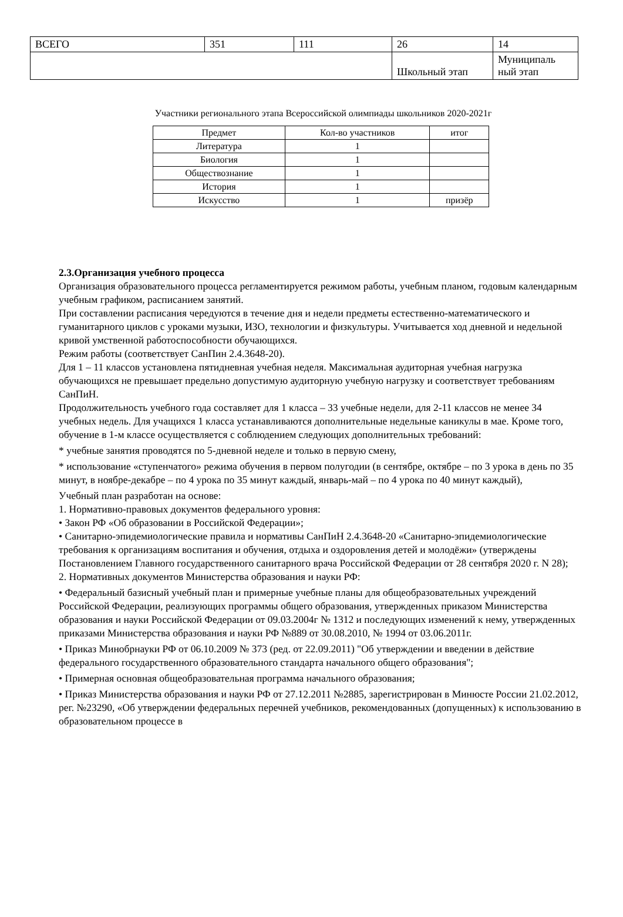| ВСЕГО | 351 | 111 | 26 | 14 |
| | | | Школьный этап | Муниципаль ный этап |
Участники регионального этапа Всероссийской олимпиады школьников 2020-2021г
| Предмет | Кол-во участников | итог |
| --- | --- | --- |
| Литература | 1 | |
| Биология | 1 | |
| Обществознание | 1 | |
| История | 1 | |
| Искусство | 1 | призёр |
2.3.Организация учебного процесса
Организация образовательного процесса регламентируется режимом работы, учебным планом, годовым календарным учебным графиком, расписанием занятий.
При составлении расписания чередуются в течение дня и недели предметы естественно-математического и гуманитарного циклов с уроками музыки, ИЗО, технологии и физкультуры. Учитывается ход дневной и недельной кривой умственной работоспособности обучающихся.
Режим работы (соответствует СанПин 2.4.3648-20).
Для 1 – 11 классов установлена пятидневная учебная неделя. Максимальная аудиторная учебная нагрузка обучающихся не превышает предельно допустимую аудиторную учебную нагрузку и соответствует требованиям СанПиН.
Продолжительность учебного года составляет для 1 класса – 33 учебные недели, для 2-11 классов не менее 34 учебных недель. Для учащихся 1 класса устанавливаются дополнительные недельные каникулы в мае. Кроме того, обучение в 1-м классе осуществляется с соблюдением следующих дополнительных требований:
* учебные занятия проводятся по 5-дневной неделе и только в первую смену,
* использование «ступенчатого» режима обучения в первом полугодии (в сентябре, октябре – по 3 урока в день по 35 минут, в ноябре-декабре – по 4 урока по 35 минут каждый, январь-май – по 4 урока по 40 минут каждый),
Учебный план разработан на основе:
1. Нормативно-правовых документов федерального уровня:
• Закон РФ «Об образовании в Российской Федерации»;
• Санитарно-эпидемиологические правила и нормативы СанПиН 2.4.3648-20 «Санитарно-эпидемиологические требования к организациям воспитания и обучения, отдыха и оздоровления детей и молодёжи» (утверждены Постановлением Главного государственного санитарного врача Российской Федерации от 28 сентября 2020 г. N 28);
2. Нормативных документов Министерства образования и науки РФ:
• Федеральный базисный учебный план и примерные учебные планы для общеобразовательных учреждений Российской Федерации, реализующих программы общего образования, утвержденных приказом Министерства образования и науки Российской Федерации от 09.03.2004г № 1312 и последующих изменений к нему, утвержденных приказами Министерства образования и науки РФ №889 от 30.08.2010, № 1994 от 03.06.2011г.
• Приказ Минобрнауки РФ от 06.10.2009 № 373 (ред. от 22.09.2011) "Об утверждении и введении в действие федерального государственного образовательного стандарта начального общего образования";
• Примерная основная общеобразовательная программа начального образования;
• Приказ Министерства образования и науки РФ от 27.12.2011 №2885, зарегистрирован в Минюсте России 21.02.2012, рег. №23290, «Об утверждении федеральных перечней учебников, рекомендованных (допущенных) к использованию в образовательном процессе в